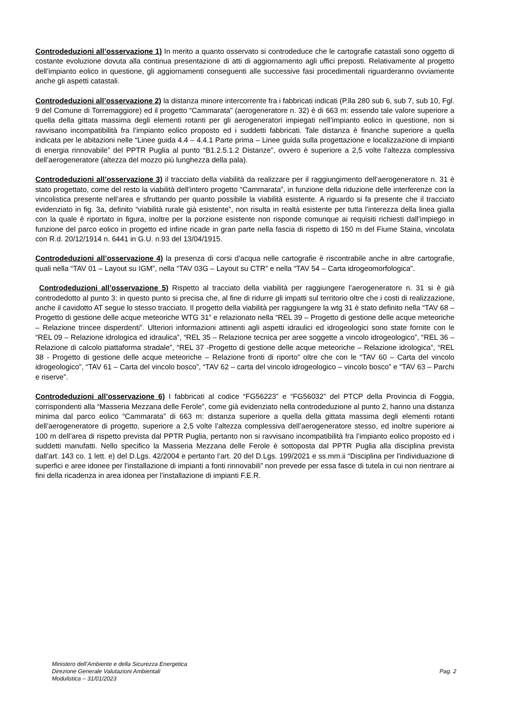Controdeduzioni all’osservazione 1) In merito a quanto osservato si controdeduce che le cartografie catastali sono oggetto di costante evoluzione dovuta alla continua presentazione di atti di aggiornamento agli uffici preposti. Relativamente al progetto dell’impianto eolico in questione, gli aggiornamenti conseguenti alle successive fasi procedimentali riguarderanno ovviamente anche gli aspetti catastali.
Controdeduzioni all’osservazione 2) la distanza minore intercorrente fra i fabbricati indicati (P.lla 280 sub 6, sub 7, sub 10, Fgl. 9 del Comune di Torremaggiore) ed il progetto “Cammarata” (aerogeneratore n. 32) è di 663 m: essendo tale valore superiore a quella della gittata massima degli elementi rotanti per gli aerogeneratori impiegati nell’impianto eolico in questione, non si ravvisano incompatibilità fra l’impianto eolico proposto ed i suddetti fabbricati. Tale distanza è finanche superiore a quella indicata per le abitazioni nelle “Linee guida 4.4 – 4.4.1 Parte prima – Linee guida sulla progettazione e localizzazione di impianti di energia rinnovabile” del PPTR Puglia al punto “B1.2.5.1.2 Distanze”, ovvero è superiore a 2,5 volte l’altezza complessiva dell’aerogeneratore (altezza del mozzo più lunghezza della pala).
Controdeduzioni all’osservazione 3) il tracciato della viabilità da realizzare per il raggiungimento dell’aerogeneratore n. 31 è stato progettato, come del resto la viabilità dell’intero progetto “Cammarata”, in funzione della riduzione delle interferenze con la vincolistica presente nell’area e sfruttando per quanto possibile la viabilità esistente. A riguardo si fa presente che il tracciato evidenziato in fig. 3a, definito “viabilità rurale già esistente”, non risulta in realtà esistente per tutta l’interezza della linea gialla con la quale è riportato in figura, inoltre per la porzione esistente non risponde comunque ai requisiti richiesti dall’impiego in funzione del parco eolico in progetto ed infine ricade in gran parte nella fascia di rispetto di 150 m del Fiume Staina, vincolata con R.d. 20/12/1914 n. 6441 in G.U. n.93 del 13/04/1915.
Controdeduzioni all’osservazione 4) la presenza di corsi d’acqua nelle cartografie è riscontrabile anche in altre cartografie, quali nella “TAV 01 – Layout su IGM”, nella “TAV 03G – Layout su CTR” e nella “TAV 54 – Carta idrogeomorfologica”.
Controdeduzioni all’osservazione 5) Rispetto al tracciato della viabilità per raggiungere l’aerogeneratore n. 31 si è già controdedotto al punto 3: in questo punto si precisa che, al fine di ridurre gli impatti sul territorio oltre che i costi di realizzazione, anche il cavidotto AT segue lo stesso tracciato. Il progetto della viabilità per raggiungere la wtg 31 è stato definito nella “TAV 68 – Progetto di gestione delle acque meteoriche WTG 31” e relazionato nella “REL 39 – Progetto di gestione delle acque meteoriche – Relazione trincee disperdenti”. Ulteriori informazioni attinenti agli aspetti idraulici ed idrogeologici sono state fornite con le “REL 09 – Relazione idrologica ed idraulica”, “REL 35 – Relazione tecnica per aree soggette a vincolo idrogeologico”, “REL 36 – Relazione di calcolo piattaforma stradale”, “REL 37 -Progetto di gestione delle acque meteoriche – Relazione idrologica”, “REL 38 - Progetto di gestione delle acque meteoriche – Relazione fronti di riporto” oltre che con le “TAV 60 – Carta del vincolo idrogeologico”, “TAV 61 – Carta del vincolo bosco”, “TAV 62 – carta del vincolo idrogeologico – vincolo bosco” e “TAV 63 – Parchi e riserve”.
Controdeduzioni all’osservazione 6) I fabbricati al codice “FG56223” e “FG56032” del PTCP della Provincia di Foggia, corrispondenti alla “Masseria Mezzana delle Ferole”, come già evidenziato nella controdeduzione al punto 2, hanno una distanza minima dal parco eolico “Cammarata” di 663 m: distanza superiore a quella della gittata massima degli elementi rotanti dell’aerogeneratore di progetto, superiore a 2,5 volte l’altezza complessiva dell’aerogeneratore stesso, ed inoltre superiore ai 100 m dell’area di rispetto prevista dal PPTR Puglia, pertanto non si ravvisano incompatibilità fra l’impianto eolico proposto ed i suddetti manufatti. Nello specifico la Masseria Mezzana delle Ferole è sottoposta dal PPTR Puglia alla disciplina prevista dall’art. 143 co. 1 lett. e) del D.Lgs. 42/2004 e pertanto l’art. 20 del D.Lgs. 199/2021 e ss.mm.ii “Disciplina per l'individuazione di superfici e aree idonee per l'installazione di impianti a fonti rinnovabili” non prevede per essa fasce di tutela in cui non rientrare ai fini della ricadenza in area idonea per l’installazione di impianti F.E.R.
Ministero dell’Ambiente e della Sicurezza Energetica
Direzione Generale Valutazioni Ambientali
Modulistica – 31/01/2023
Pag. 2